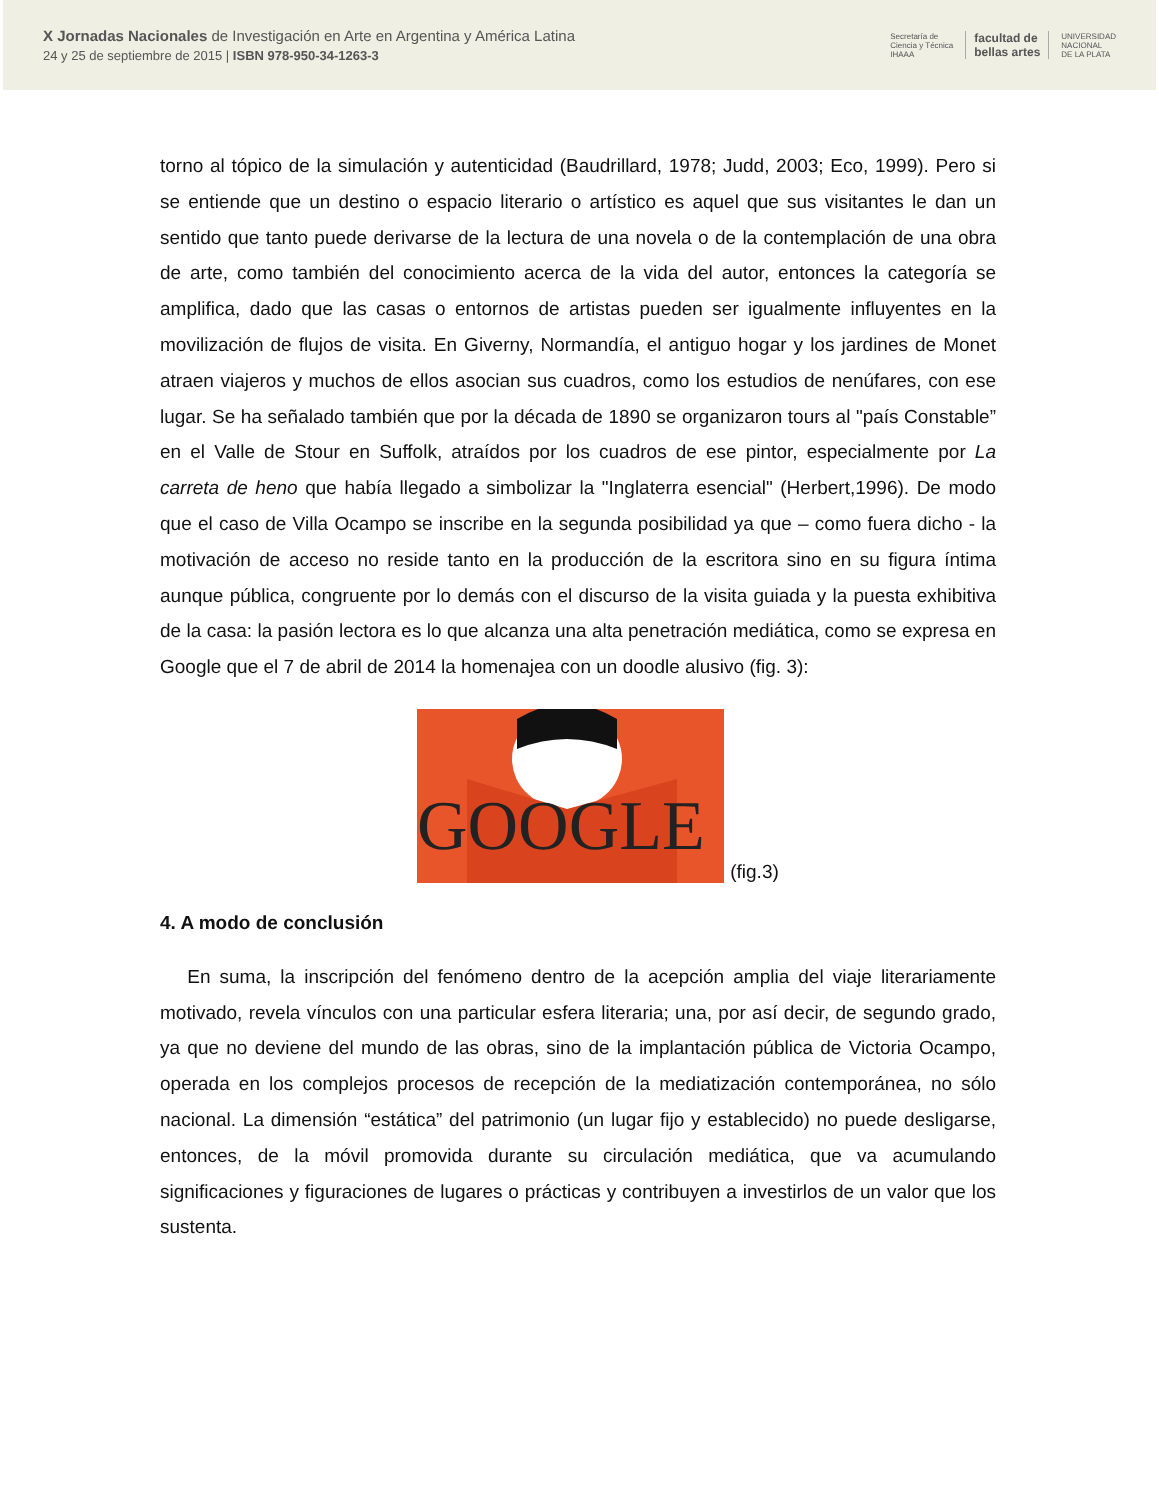X Jornadas Nacionales de Investigación en Arte en Argentina y América Latina
24 y 25 de septiembre de 2015 | ISBN 978-950-34-1263-3
Secretaría de
Ciencia y Técnica
IHAAA
facultad de
bellas artes
UNIVERSIDAD
NACIONAL
DE LA PLATA
torno al tópico de la simulación y autenticidad (Baudrillard, 1978; Judd, 2003; Eco, 1999). Pero si se entiende que un destino o espacio literario o artístico es aquel que sus visitantes le dan un sentido que tanto puede derivarse de la lectura de una novela o de la contemplación de una obra de arte, como también del conocimiento acerca de la vida del autor, entonces la categoría se amplifica, dado que las casas o entornos de artistas pueden ser igualmente influyentes en la movilización de flujos de visita. En Giverny, Normandía, el antiguo hogar y los jardines de Monet atraen viajeros y muchos de ellos asocian sus cuadros, como los estudios de nenúfares, con ese lugar. Se ha señalado también que por la década de 1890 se organizaron tours al "país Constable” en el Valle de Stour en Suffolk, atraídos por los cuadros de ese pintor, especialmente por La carreta de heno que había llegado a simbolizar la "Inglaterra esencial" (Herbert,1996). De modo que el caso de Villa Ocampo se inscribe en la segunda posibilidad ya que – como fuera dicho - la motivación de acceso no reside tanto en la producción de la escritora sino en su figura íntima aunque pública, congruente por lo demás con el discurso de la visita guiada y la puesta exhibitiva de la casa: la pasión lectora es lo que alcanza una alta penetración mediática, como se expresa en Google que el 7 de abril de 2014 la homenajea con un doodle alusivo (fig. 3):
GOOGLE
(fig.3)
4. A modo de conclusión
En suma, la inscripción del fenómeno dentro de la acepción amplia del viaje literariamente motivado, revela vínculos con una particular esfera literaria; una, por así decir, de segundo grado, ya que no deviene del mundo de las obras, sino de la implantación pública de Victoria Ocampo, operada en los complejos procesos de recepción de la mediatización contemporánea, no sólo nacional. La dimensión “estática” del patrimonio (un lugar fijo y establecido) no puede desligarse, entonces, de la móvil promovida durante su circulación mediática, que va acumulando significaciones y figuraciones de lugares o prácticas y contribuyen a investirlos de un valor que los sustenta.